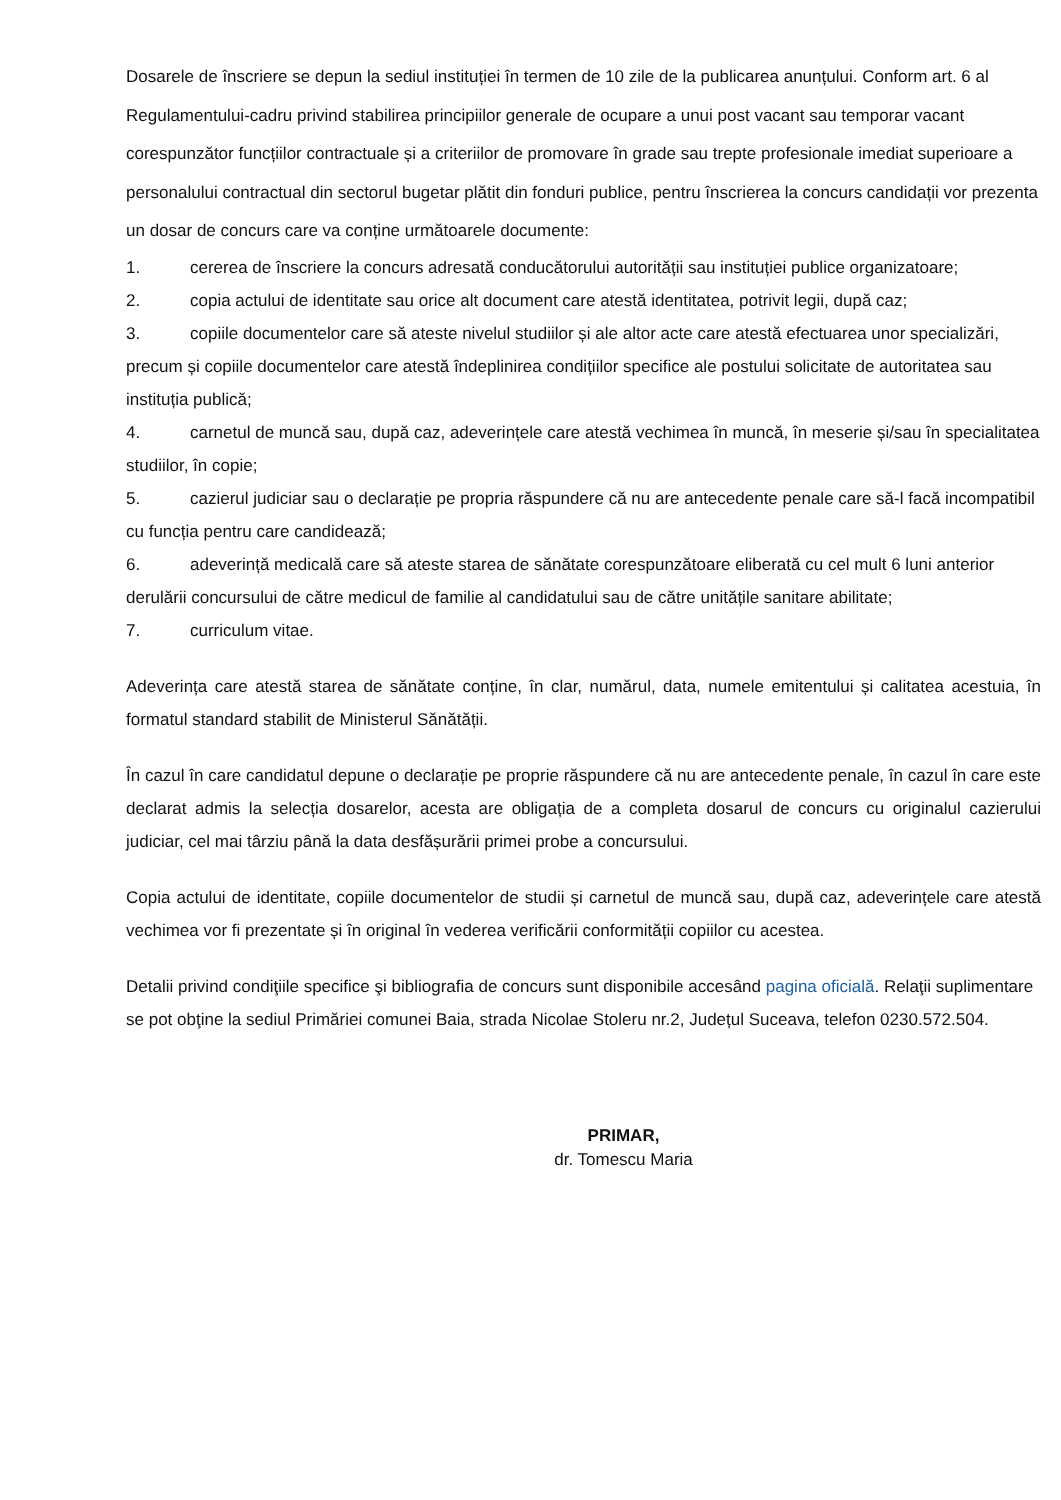Dosarele de înscriere se depun la sediul instituției în termen de 10 zile de la publicarea anunțului. Conform art. 6 al Regulamentului-cadru privind stabilirea principiilor generale de ocupare a unui post vacant sau temporar vacant corespunzător funcțiilor contractuale și a criteriilor de promovare în grade sau trepte profesionale imediat superioare a personalului contractual din sectorul bugetar plătit din fonduri publice, pentru înscrierea la concurs candidații vor prezenta un dosar de concurs care va conține următoarele documente:
1. cererea de înscriere la concurs adresată conducătorului autorității sau instituției publice organizatoare;
2. copia actului de identitate sau orice alt document care atestă identitatea, potrivit legii, după caz;
3. copiile documentelor care să ateste nivelul studiilor și ale altor acte care atestă efectuarea unor specializări, precum și copiile documentelor care atestă îndeplinirea condițiilor specifice ale postului solicitate de autoritatea sau instituția publică;
4. carnetul de muncă sau, după caz, adeverințele care atestă vechimea în muncă, în meserie și/sau în specialitatea studiilor, în copie;
5. cazierul judiciar sau o declarație pe propria răspundere că nu are antecedente penale care să-l facă incompatibil cu funcția pentru care candidează;
6. adeverință medicală care să ateste starea de sănătate corespunzătoare eliberată cu cel mult 6 luni anterior derulării concursului de către medicul de familie al candidatului sau de către unitățile sanitare abilitate;
7. curriculum vitae.
Adeverința care atestă starea de sănătate conține, în clar, numărul, data, numele emitentului și calitatea acestuia, în formatul standard stabilit de Ministerul Sănătății.
În cazul în care candidatul depune o declarație pe proprie răspundere că nu are antecedente penale, în cazul în care este declarat admis la selecția dosarelor, acesta are obligația de a completa dosarul de concurs cu originalul cazierului judiciar, cel mai târziu până la data desfășurării primei probe a concursului.
Copia actului de identitate, copiile documentelor de studii și carnetul de muncă sau, după caz, adeverințele care atestă vechimea vor fi prezentate și în original în vederea verificării conformității copiilor cu acestea.
Detalii privind condiţiile specifice şi bibliografia de concurs sunt disponibile accesând pagina oficială. Relaţii suplimentare se pot obţine la sediul Primăriei comunei Baia, strada Nicolae Stoleru nr.2, Județul Suceava, telefon 0230.572.504.
PRIMAR,
dr. Tomescu Maria